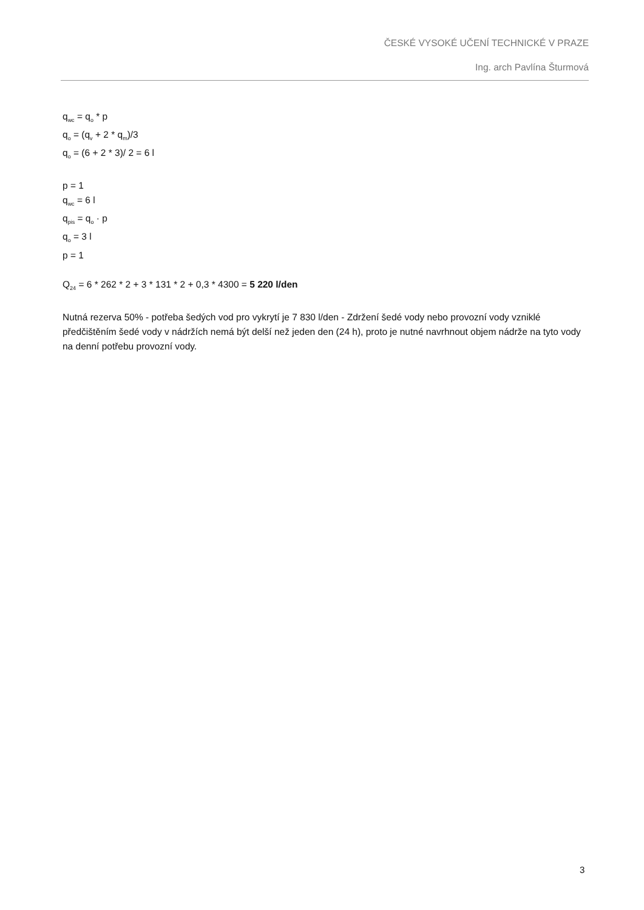ČESKÉ VYSOKÉ UČENÍ TECHNICKÉ V PRAZE
Ing. arch Pavlína Šturmová
q<sub>wc</sub> = q<sub>o</sub> * p
q<sub>o</sub> = (q<sub>v</sub> + 2 * q<sub>m</sub>)/3
q<sub>o</sub> = (6 + 2 * 3)/ 2 = 6 l
p = 1
q<sub>wc</sub> = 6 l
q<sub>pis</sub> = q<sub>o</sub> · p
q<sub>o</sub> = 3 l
p = 1
Q<sub>24</sub> = 6 * 262 * 2 + 3 * 131 * 2 + 0,3 * 4300 = 5 220 l/den
Nutná rezerva 50% - potřeba šedých vod pro vykrytí je 7 830 l/den - Zdržení šedé vody nebo provozní vody vzniklé předčištěním šedé vody v nádržích nemá být delší než jeden den (24 h), proto je nutné navrhnout objem nádrže na tyto vody na denní potřebu provozní vody.
3